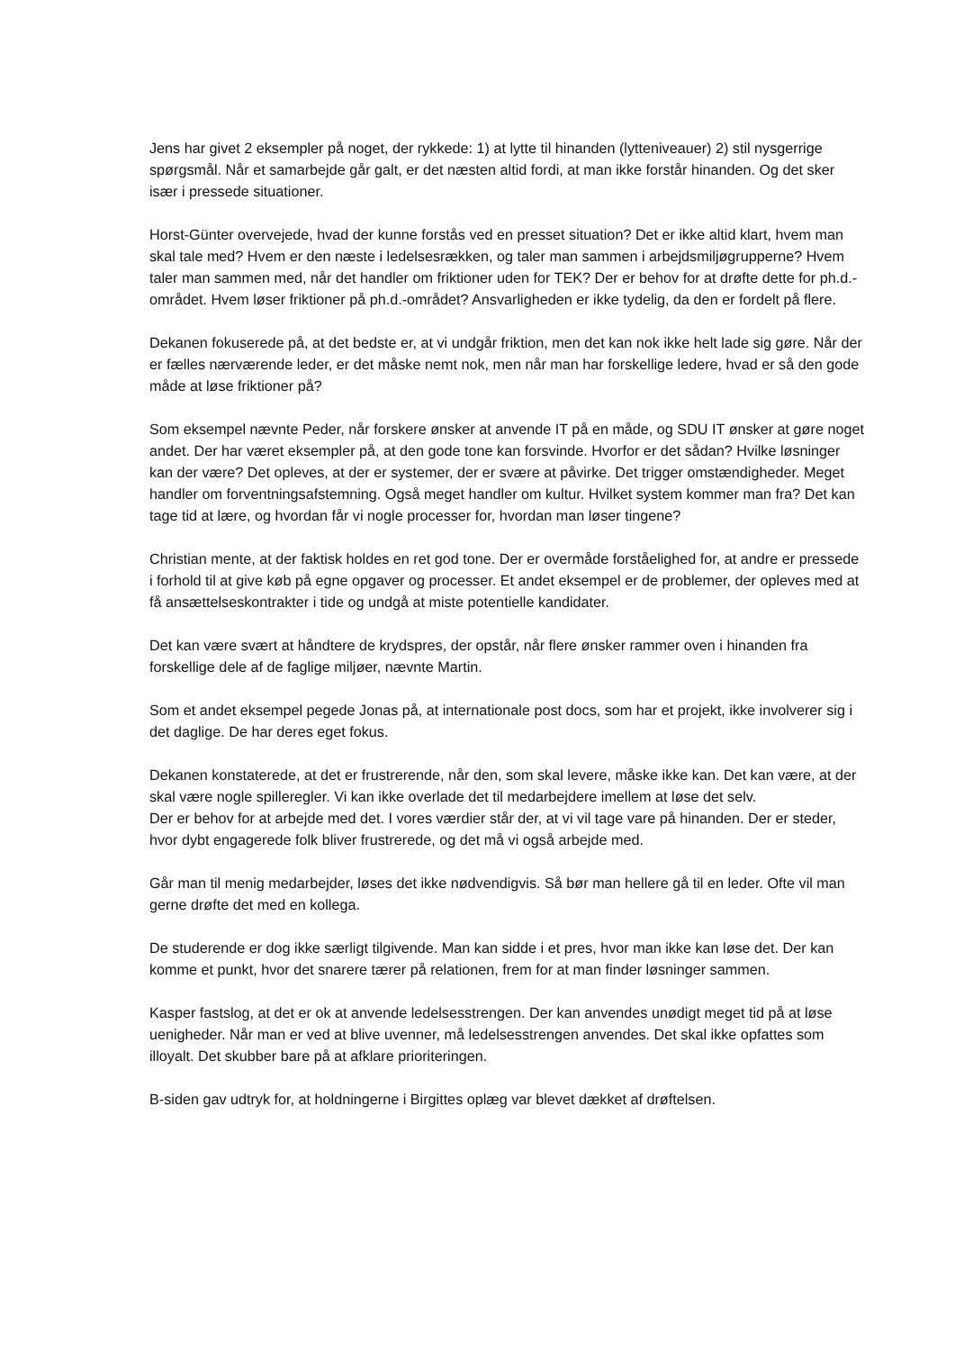Jens har givet 2 eksempler på noget, der rykkede: 1) at lytte til hinanden (lytteniveauer) 2) stil nysgerrige spørgsmål. Når et samarbejde går galt, er det næsten altid fordi, at man ikke forstår hinanden. Og det sker især i pressede situationer.
Horst-Günter overvejede, hvad der kunne forstås ved en presset situation? Det er ikke altid klart, hvem man skal tale med? Hvem er den næste i ledelsesrækken, og taler man sammen i arbejdsmiljøgrupperne? Hvem taler man sammen med, når det handler om friktioner uden for TEK? Der er behov for at drøfte dette for ph.d.-området. Hvem løser friktioner på ph.d.-området? Ansvarligheden er ikke tydelig, da den er fordelt på flere.
Dekanen fokuserede på, at det bedste er, at vi undgår friktion, men det kan nok ikke helt lade sig gøre. Når der er fælles nærværende leder, er det måske nemt nok, men når man har forskellige ledere, hvad er så den gode måde at løse friktioner på?
Som eksempel nævnte Peder, når forskere ønsker at anvende IT på en måde, og SDU IT ønsker at gøre noget andet. Der har været eksempler på, at den gode tone kan forsvinde. Hvorfor er det sådan? Hvilke løsninger kan der være? Det opleves, at der er systemer, der er svære at påvirke. Det trigger omstændigheder. Meget handler om forventningsafstemning. Også meget handler om kultur. Hvilket system kommer man fra? Det kan tage tid at lære, og hvordan får vi nogle processer for, hvordan man løser tingene?
Christian mente, at der faktisk holdes en ret god tone. Der er overmåde forståelighed for, at andre er pressede i forhold til at give køb på egne opgaver og processer. Et andet eksempel er de problemer, der opleves med at få ansættelseskontrakter i tide og undgå at miste potentielle kandidater.
Det kan være svært at håndtere de krydspres, der opstår, når flere ønsker rammer oven i hinanden fra forskellige dele af de faglige miljøer, nævnte Martin.
Som et andet eksempel pegede Jonas på, at internationale post docs, som har et projekt, ikke involverer sig i det daglige. De har deres eget fokus.
Dekanen konstaterede, at det er frustrerende, når den, som skal levere, måske ikke kan. Det kan være, at der skal være nogle spilleregler. Vi kan ikke overlade det til medarbejdere imellem at løse det selv.
Der er behov for at arbejde med det. I vores værdier står der, at vi vil tage vare på hinanden. Der er steder, hvor dybt engagerede folk bliver frustrerede, og det må vi også arbejde med.
Går man til menig medarbejder, løses det ikke nødvendigvis. Så bør man hellere gå til en leder. Ofte vil man gerne drøfte det med en kollega.
De studerende er dog ikke særligt tilgivende. Man kan sidde i et pres, hvor man ikke kan løse det. Der kan komme et punkt, hvor det snarere tærer på relationen, frem for at man finder løsninger sammen.
Kasper fastslog, at det er ok at anvende ledelsesstrengen. Der kan anvendes unødigt meget tid på at løse uenigheder. Når man er ved at blive uvenner, må ledelsesstrengen anvendes. Det skal ikke opfattes som illoyalt. Det skubber bare på at afklare prioriteringen.
B-siden gav udtryk for, at holdningerne i Birgittes oplæg var blevet dækket af drøftelsen.